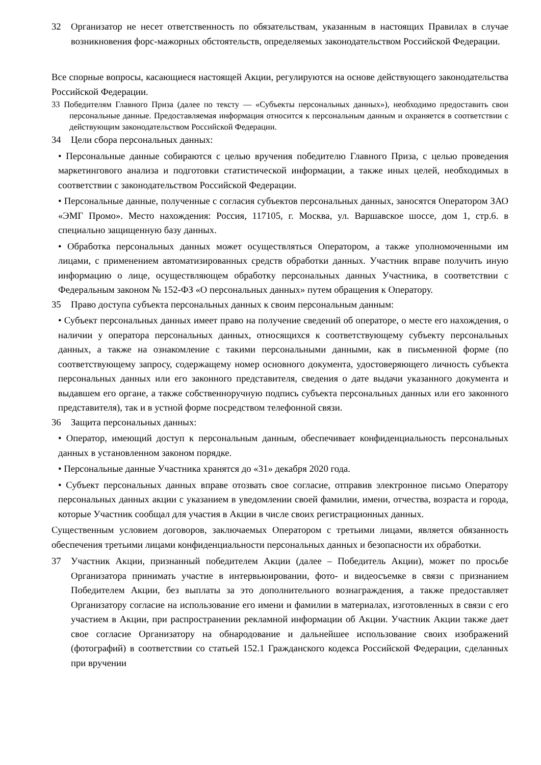32 Организатор не несет ответственность по обязательствам, указанным в настоящих Правилах в случае возникновения форс-мажорных обстоятельств, определяемых законодательством Российской Федерации.
Все спорные вопросы, касающиеся настоящей Акции, регулируются на основе действующего законодательства Российской Федерации.
33 Победителям Главного Приза (далее по тексту — «Субъекты персональных данных»), необходимо предоставить свои персональные данные. Предоставляемая информация относится к персональным данным и охраняется в соответствии с действующим законодательством Российской Федерации.
34 Цели сбора персональных данных:
• Персональные данные собираются с целью вручения победителю Главного Приза, с целью проведения маркетингового анализа и подготовки статистической информации, а также иных целей, необходимых в соответствии с законодательством Российской Федерации.
• Персональные данные, полученные с согласия субъектов персональных данных, заносятся Оператором ЗАО «ЭМГ Промо». Место нахождения: Россия, 117105, г. Москва, ул. Варшавское шоссе, дом 1, стр.6. в специально защищенную базу данных.
• Обработка персональных данных может осуществляться Оператором, а также уполномоченными им лицами, с применением автоматизированных средств обработки данных. Участник вправе получить иную информацию о лице, осуществляющем обработку персональных данных Участника, в соответствии с Федеральным законом № 152-ФЗ «О персональных данных» путем обращения к Оператору.
35 Право доступа субъекта персональных данных к своим персональным данным:
• Субъект персональных данных имеет право на получение сведений об операторе, о месте его нахождения, о наличии у оператора персональных данных, относящихся к соответствующему субъекту персональных данных, а также на ознакомление с такими персональными данными, как в письменной форме (по соответствующему запросу, содержащему номер основного документа, удостоверяющего личность субъекта персональных данных или его законного представителя, сведения о дате выдачи указанного документа и выдавшем его органе, а также собственноручную подпись субъекта персональных данных или его законного представителя), так и в устной форме посредством телефонной связи.
36 Защита персональных данных:
• Оператор, имеющий доступ к персональным данным, обеспечивает конфиденциальность персональных данных в установленном законом порядке.
• Персональные данные Участника хранятся до «31» декабря 2020 года.
• Субъект персональных данных вправе отозвать свое согласие, отправив электронное письмо Оператору персональных данных акции с указанием в уведомлении своей фамилии, имени, отчества, возраста и города, которые Участник сообщал для участия в Акции в числе своих регистрационных данных.
Существенным условием договоров, заключаемых Оператором с третьими лицами, является обязанность обеспечения третьими лицами конфиденциальности персональных данных и безопасности их обработки.
37 Участник Акции, признанный победителем Акции (далее – Победитель Акции), может по просьбе Организатора принимать участие в интервьюировании, фото- и видеосъемке в связи с признанием Победителем Акции, без выплаты за это дополнительного вознаграждения, а также предоставляет Организатору согласие на использование его имени и фамилии в материалах, изготовленных в связи с его участием в Акции, при распространении рекламной информации об Акции. Участник Акции также дает свое согласие Организатору на обнародование и дальнейшее использование своих изображений (фотографий) в соответствии со статьей 152.1 Гражданского кодекса Российской Федерации, сделанных при вручении